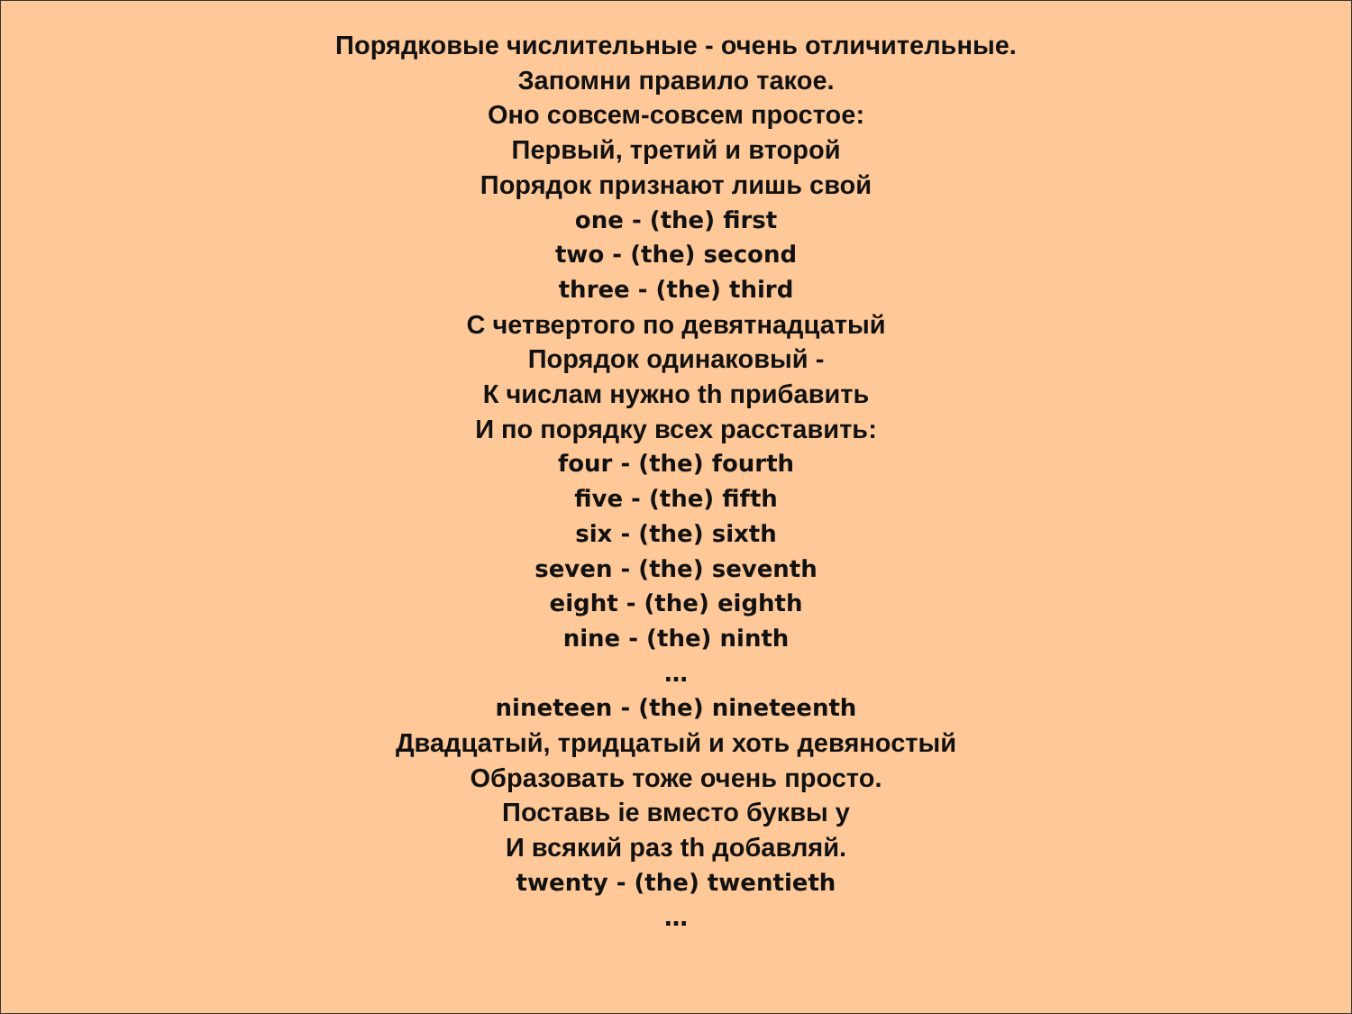Порядковые числительные - очень отличительные.
Запомни правило такое.
Оно совсем-совсем простое:
Первый, третий и второй
Порядок признают лишь свой
one - (the) first
two - (the) second
three - (the) third
С четвертого по девятнадцатый
Порядок одинаковый -
К числам нужно th прибавить
И по порядку всех расставить:
four - (the) fourth
five - (the) fifth
six - (the) sixth
seven - (the) seventh
eight - (the) eighth
nine - (the) ninth
…
nineteen - (the) nineteenth
Двадцатый, тридцатый и хоть девяностый
Образовать тоже очень просто.
Поставь ie вместо буквы y
И всякий раз th добавляй.
twenty - (the) twentieth
…